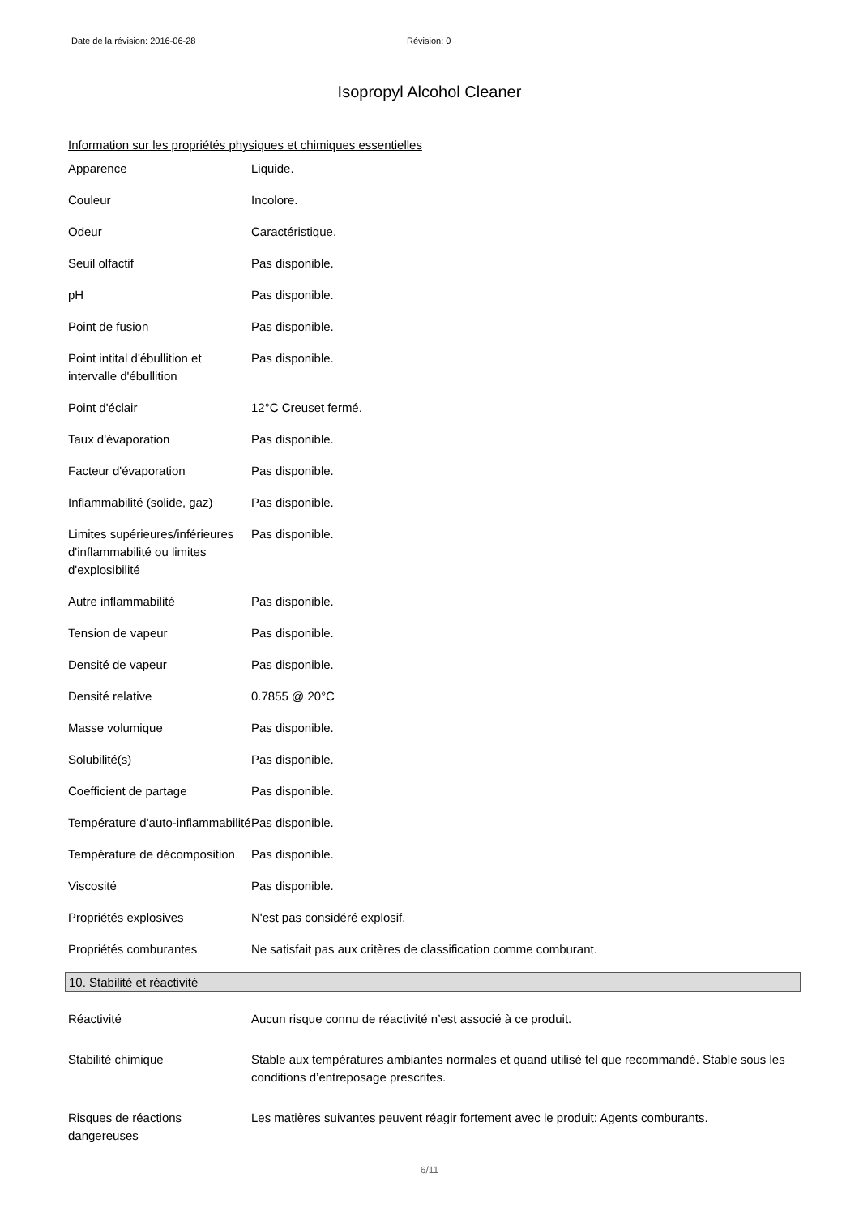Date de la révision: 2016-06-28 Révision: 0
Isopropyl Alcohol Cleaner
Information sur les propriétés physiques et chimiques essentielles
| Apparence | Liquide. |
| Couleur | Incolore. |
| Odeur | Caractéristique. |
| Seuil olfactif | Pas disponible. |
| pH | Pas disponible. |
| Point de fusion | Pas disponible. |
| Point intital d'ébullition et intervalle d'ébullition | Pas disponible. |
| Point d'éclair | 12°C Creuset fermé. |
| Taux d'évaporation | Pas disponible. |
| Facteur d'évaporation | Pas disponible. |
| Inflammabilité (solide, gaz) | Pas disponible. |
| Limites supérieures/inférieures d'inflammabilité ou limites d'explosibilité | Pas disponible. |
| Autre inflammabilité | Pas disponible. |
| Tension de vapeur | Pas disponible. |
| Densité de vapeur | Pas disponible. |
| Densité relative | 0.7855 @ 20°C |
| Masse volumique | Pas disponible. |
| Solubilité(s) | Pas disponible. |
| Coefficient de partage | Pas disponible. |
| Température d'auto-inflammabilité | Pas disponible. |
| Température de décomposition | Pas disponible. |
| Viscosité | Pas disponible. |
| Propriétés explosives | N'est pas considéré explosif. |
| Propriétés comburantes | Ne satisfait pas aux critères de classification comme comburant. |
10. Stabilité et réactivité
| Réactivité | Aucun risque connu de réactivité n’est associé à ce produit. |
| Stabilité chimique | Stable aux températures ambiantes normales et quand utilisé tel que recommandé. Stable sous les conditions d’entreposage prescrites. |
| Risques de réactions dangereuses | Les matières suivantes peuvent réagir fortement avec le produit: Agents comburants. |
6/11